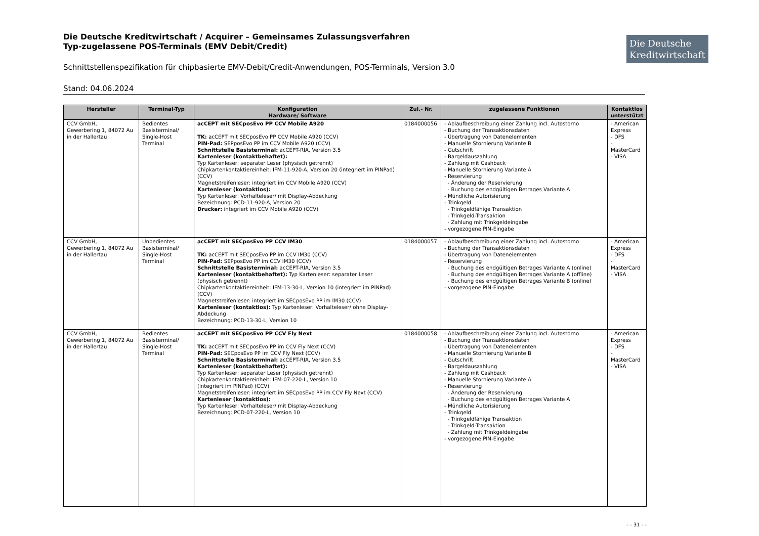Die Deutsche Kreditwirtschaft
Die Deutsche Kreditwirtschaft / Acquirer – Gemeinsames Zulassungsverfahren
Typ-zugelassene POS-Terminals (EMV Debit/Credit)
Schnittstellenspezifikation für chipbasierte EMV-Debit/Credit-Anwendungen, POS-Terminals, Version 3.0
Stand: 04.06.2024
| Hersteller | Terminal-Typ | Konfiguration Hardware/ Software | Zul.- Nr. | zugelassene Funktionen | Kontaktlos unterstützt |
| --- | --- | --- | --- | --- | --- |
| CCV GmbH, Gewerbering 1, 84072 Au in der Hallertau | Bedientes Basisterminal/ Single-Host Terminal | acCEPT mit SECposEvo PP CCV Mobile A920 TK: acCEPT mit SECposEvo PP CCV Mobile A920 (CCV) PIN-Pad: SEPposEvo PP im CCV Mobile A920 (CCV) Schnittstelle Basisterminal: acCEPT-RIA, Version 3.5 Kartenleser (kontaktbehaftet): Typ Kartenleser: separater Leser (physisch getrennt) Chipkartenkontaktiereinheit: IFM-11-920-A, Version 20 (integriert im PINPad) (CCV) Magnetstreifenleser: integriert im CCV Mobile A920 (CCV) Kartenleser (kontaktlos): Typ Kartenleser: Vorhalteleser/ mit Display-Abdeckung Bezeichnung: PCD-11-920-A, Version 20 Drucker: integriert im CCV Mobile A920 (CCV) | 0184000056 | - Ablaufbeschreibung einer Zahlung incl. Autostorno - Buchung der Transaktionsdaten - Übertragung von Datenelementen - Manuelle Stornierung Variante B - Gutschrift - Bargeldauszahlung - Zahlung mit Cashback - Manuelle Stornierung Variante A - Reservierung - Änderung der Reservierung - Buchung des endgültigen Betrages Variante A - Mündliche Autorisierung - Trinkgeld - Trinkgeldfähige Transaktion - Trinkgeld-Transaktion - Zahlung mit Trinkgeldeingabe - vorgezogene PIN-Eingabe | - American Express - DFS - MasterCard - VISA |
| CCV GmbH, Gewerbering 1, 84072 Au in der Hallertau | Unbedientes Basisterminal/ Single-Host Terminal | acCEPT mit SECposEvo PP CCV IM30 TK: acCEPT mit SECposEvo PP im CCV IM30 (CCV) PIN-Pad: SEPposEvo PP im CCV IM30 (CCV) Schnittstelle Basisterminal: acCEPT-RIA, Version 3.5 Kartenleser (kontaktbehaftet): Typ Kartenleser: separater Leser (physisch getrennt) Chipkartenkontaktiereinheit: IFM-13-30-L, Version 10 (integriert im PINPad) (CCV) Magnetstreifenleser: integriert im SECposEvo PP im IM30 (CCV) Kartenleser (kontaktlos): Typ Kartenleser: Vorhalteleser/ ohne Display-Abdeckung Bezeichnung: PCD-13-30-L, Version 10 | 0184000057 | - Ablaufbeschreibung einer Zahlung incl. Autostorno - Buchung der Transaktionsdaten - Übertragung von Datenelementen - Reservierung - Buchung des endgültigen Betrages Variante A (online) - Buchung des endgültigen Betrages Variante A (offline) - Buchung des endgültigen Betrages Variante B (online) - vorgezogene PIN-Eingabe | - American Express - DFS - MasterCard - VISA |
| CCV GmbH, Gewerbering 1, 84072 Au in der Hallertau | Bedientes Basisterminal/ Single-Host Terminal | acCEPT mit SECposEvo PP CCV Fly Next TK: acCEPT mit SECposEvo PP im CCV Fly Next (CCV) PIN-Pad: SECposEvo PP im CCV Fly Next (CCV) Schnittstelle Basisterminal: acCEPT-RIA, Version 3.5 Kartenleser (kontaktbehaftet): Typ Kartenleser: separater Leser (physisch getrennt) Chipkartenkontaktiereinheit: IFM-07-220-L, Version 10 (integriert im PINPad) (CCV) Magnetstreifenleser: integriert im SECposEvo PP im CCV Fly Next (CCV) Kartenleser (kontaktlos): Typ Kartenleser: Vorhalteleser/ mit Display-Abdeckung Bezeichnung: PCD-07-220-L, Version 10 | 0184000058 | - Ablaufbeschreibung einer Zahlung incl. Autostorno - Buchung der Transaktionsdaten - Übertragung von Datenelementen - Manuelle Stornierung Variante B - Gutschrift - Bargeldauszahlung - Zahlung mit Cashback - Manuelle Stornierung Variante A - Reservierung - Änderung der Reservierung - Buchung des endgültigen Betrages Variante A - Mündliche Autorisierung - Trinkgeld - Trinkgeldfähige Transaktion - Trinkgeld-Transaktion - Zahlung mit Trinkgeldeingabe - vorgezogene PIN-Eingabe | - American Express - DFS - MasterCard - VISA |
- - 31 - -